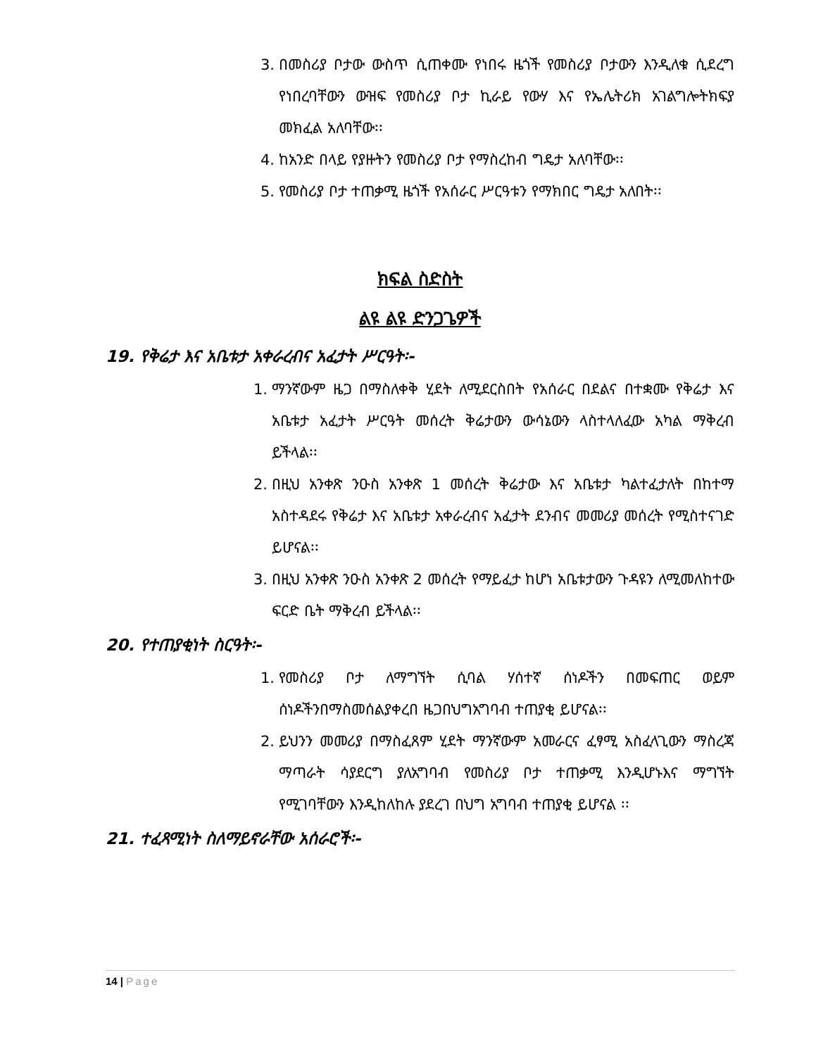3. በመስሪያ ቦታው ውስጥ ሲጠቀሙ የነበሩ ዜጎች የመስሪያ ቦታውን እንዲለቁ ሲደረግ የነበረባቸውን ውዝፍ የመስሪያ ቦታ ኪራይ የውሃ እና የኤሌትሪክ አገልግሎትክፍያ መክፈል አለባቸው፡፡
4. ከአንድ በላይ የያዙትን የመስሪያ ቦታ የማስረከብ ግዴታ አለባቸው፡፡
5. የመስሪያ ቦታ ተጠቃሚ ዜጎች የአሰራር ሥርዓቱን የማክበር ግዴታ አለበት፡፡
ክፍል ስድስት
ልዩ ልዩ ድንጋጌዎች
19. የቅሬታ እና አቤቱታ አቀራረብና አፈታት ሥርዓት፡-
1. ማንኛውም ዜጋ በማስለቀቅ ሂደት ለሚደርስበት የአሰራር በደልና በተቋሙ የቅሬታ እና አቤቱታ አፈታት ሥርዓት መሰረት ቅሬታውን ውሳኔውን ላስተላለፈው አካል ማቅረብ ይችላል፡፡
2. በዚህ አንቀጽ ንዑስ አንቀጽ 1 መሰረት ቅሬታው እና አቤቱታ ካልተፈታለት በከተማ አስተዳደሩ የቅሬታ እና አቤቱታ አቀራረብና አፈታት ደንብና መመሪያ መሰረት የሚስተናገድ ይሆናል፡፡
3. በዚህ አንቀጽ ንዑስ አንቀጽ 2 መሰረት የማይፈታ ከሆነ አቤቱታውን ጉዳዩን ለሚመለከተው ፍርድ ቤት ማቅረብ ይችላል፡፡
20. የተጠያቂነት ስርዓት፡-
1. የመስሪያ ቦታ ለማግኘት ሲባል ሃሰተኛ ሰነዶችን በመፍጠር ወይም ሰነዶችንበማስመሰልያቀረበ ዜጋበህግአግባብ ተጠያቂ ይሆናል፡፡
2. ይህንን መመሪያ በማስፈጸም ሂደት ማንኛውም አመራርና ፈፃሚ አስፈላጊውን ማስረጃ ማጣራት ሳያደርግ ያለአግባብ የመስሪያ ቦታ ተጠቃሚ እንዲሆኑእና ማግኘት የሚገባቸውን እንዲከለከሉ ያደረገ በህግ አግባብ ተጠያቂ ይሆናል ፡፡
21. ተፈጻሚነት ስለማይኖራቸው አሰራሮች፡-
14 | Page